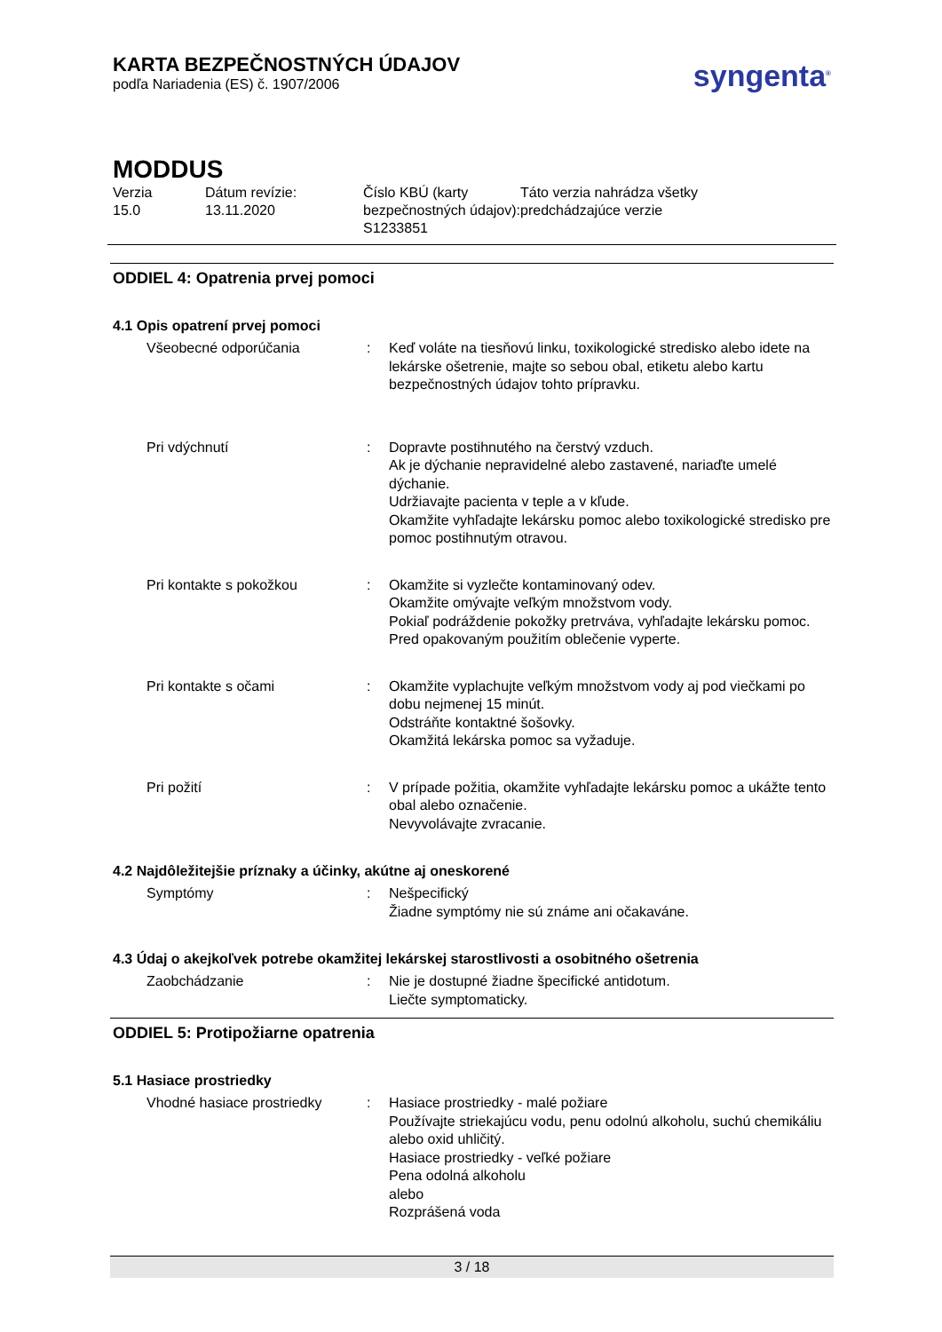KARTA BEZPEČNOSTNÝCH ÚDAJOV
podľa Nariadenia (ES) č. 1907/2006
syngenta<sup>®</sup>
MODDUS
Verzia
15.0
Dátum revízie:
13.11.2020
Číslo KBÚ (karty bezpečnostných údajov):
S1233851
Táto verzia nahrádza všetky
predchádzajúce verzie
ODDIEL 4: Opatrenia prvej pomoci
4.1 Opis opatrení prvej pomoci
Všeobecné odporúčania
:
Keď voláte na tiesňovú linku, toxikologické stredisko alebo idete na lekárske ošetrenie, majte so sebou obal, etiketu alebo kartu bezpečnostných údajov tohto prípravku.
Pri vdýchnutí
:
Dopravte postihnutého na čerstvý vzduch.
Ak je dýchanie nepravidelné alebo zastavené, nariaďte umelé dýchanie.
Udržiavajte pacienta v teple a v kľude.
Okamžite vyhľadajte lekársku pomoc alebo toxikologické stredisko pre pomoc postihnutým otravou.
Pri kontakte s pokožkou
:
Okamžite si vyzlečte kontaminovaný odev.
Okamžite omývajte veľkým množstvom vody.
Pokiaľ podráždenie pokožky pretrváva, vyhľadajte lekársku pomoc.
Pred opakovaným použitím oblečenie vyperte.
Pri kontakte s očami
:
Okamžite vyplachujte veľkým množstvom vody aj pod viečkami po dobu nejmenej 15 minút.
Odstráňte kontaktné šošovky.
Okamžitá lekárska pomoc sa vyžaduje.
Pri požití
:
V prípade požitia, okamžite vyhľadajte lekársku pomoc a ukážte tento obal alebo označenie.
Nevyvolávajte zvracanie.
4.2 Najdôležitejšie príznaky a účinky, akútne aj oneskorené
Symptómy
:
Nešpecifický
Žiadne symptómy nie sú známe ani očakaváne.
4.3 Údaj o akejkoľvek potrebe okamžitej lekárskej starostlivosti a osobitného ošetrenia
Zaobchádzanie
:
Nie je dostupné žiadne špecifické antidotum.
Liečte symptomaticky.
ODDIEL 5: Protipožiarne opatrenia
5.1 Hasiace prostriedky
Vhodné hasiace prostriedky
:
Hasiace prostriedky - malé požiare
Používajte striekajúcu vodu, penu odolnú alkoholu, suchú chemikáliu alebo oxid uhličitý.
Hasiace prostriedky - veľké požiare
Pena odolná alkoholu
alebo
Rozprášená voda
3 / 18